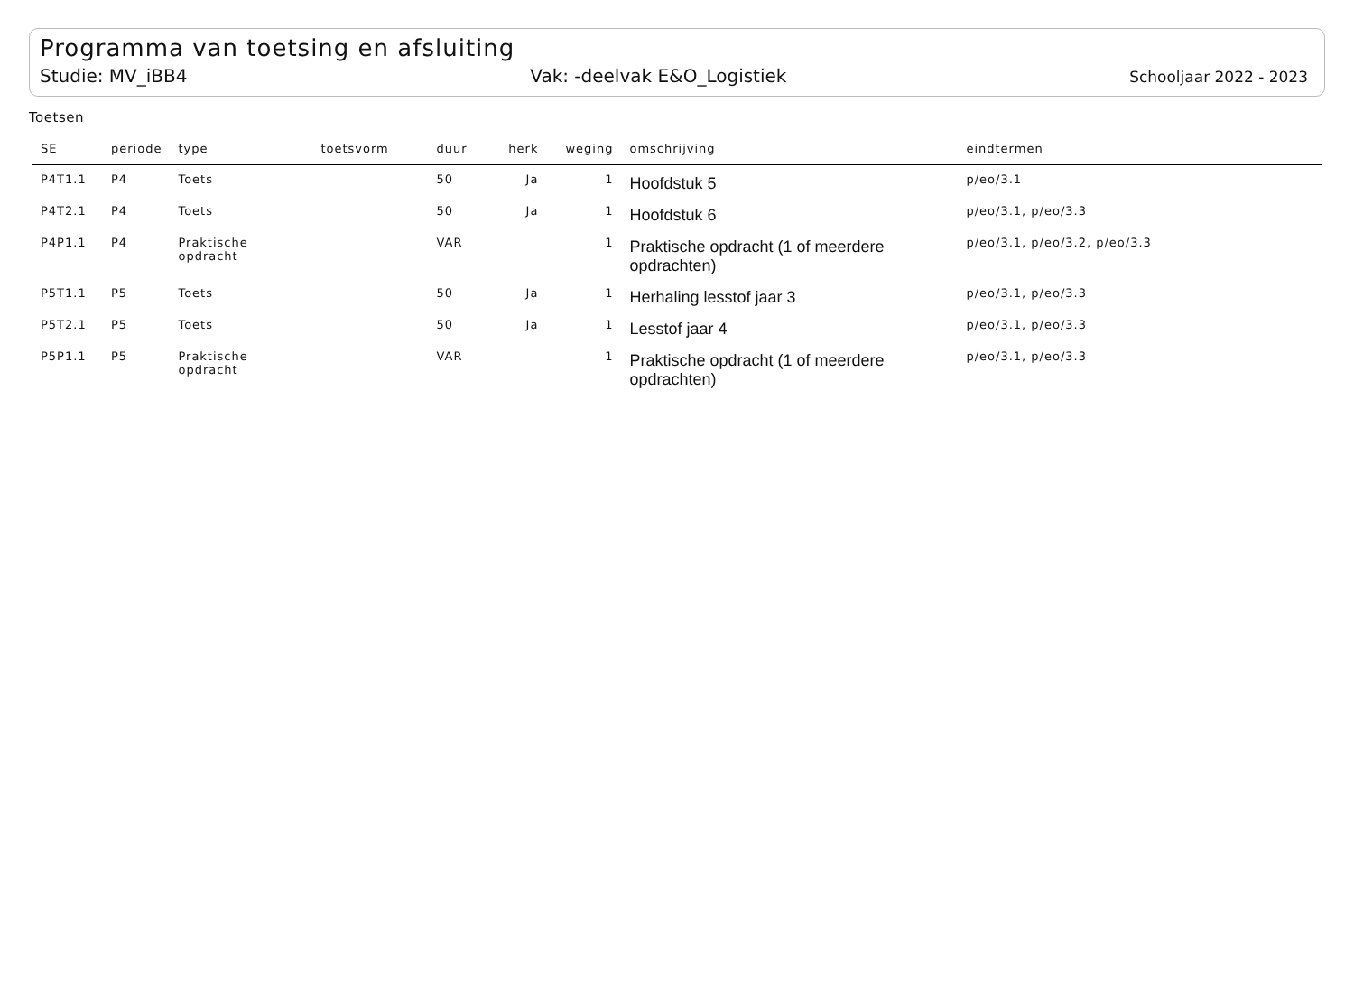Programma van toetsing en afsluiting
Studie: MV_iBB4 Vak: -deelvak E&O_Logistiek Schooljaar 2022 - 2023
Toetsen
| SE | periode | type | toetsvorm | duur | herk | weging | omschrijving | eindtermen |
| --- | --- | --- | --- | --- | --- | --- | --- | --- |
| P4T1.1 | P4 | Toets | | 50 | Ja | 1 | Hoofdstuk 5 | p/eo/3.1 |
| P4T2.1 | P4 | Toets | | 50 | Ja | 1 | Hoofdstuk 6 | p/eo/3.1, p/eo/3.3 |
| P4P1.1 | P4 | Praktische opdracht | | VAR | | 1 | Praktische opdracht (1 of meerdere opdrachten) | p/eo/3.1, p/eo/3.2, p/eo/3.3 |
| P5T1.1 | P5 | Toets | | 50 | Ja | 1 | Herhaling lesstof jaar 3 | p/eo/3.1, p/eo/3.3 |
| P5T2.1 | P5 | Toets | | 50 | Ja | 1 | Lesstof jaar 4 | p/eo/3.1, p/eo/3.3 |
| P5P1.1 | P5 | Praktische opdracht | | VAR | | 1 | Praktische opdracht (1 of meerdere opdrachten) | p/eo/3.1, p/eo/3.3 |